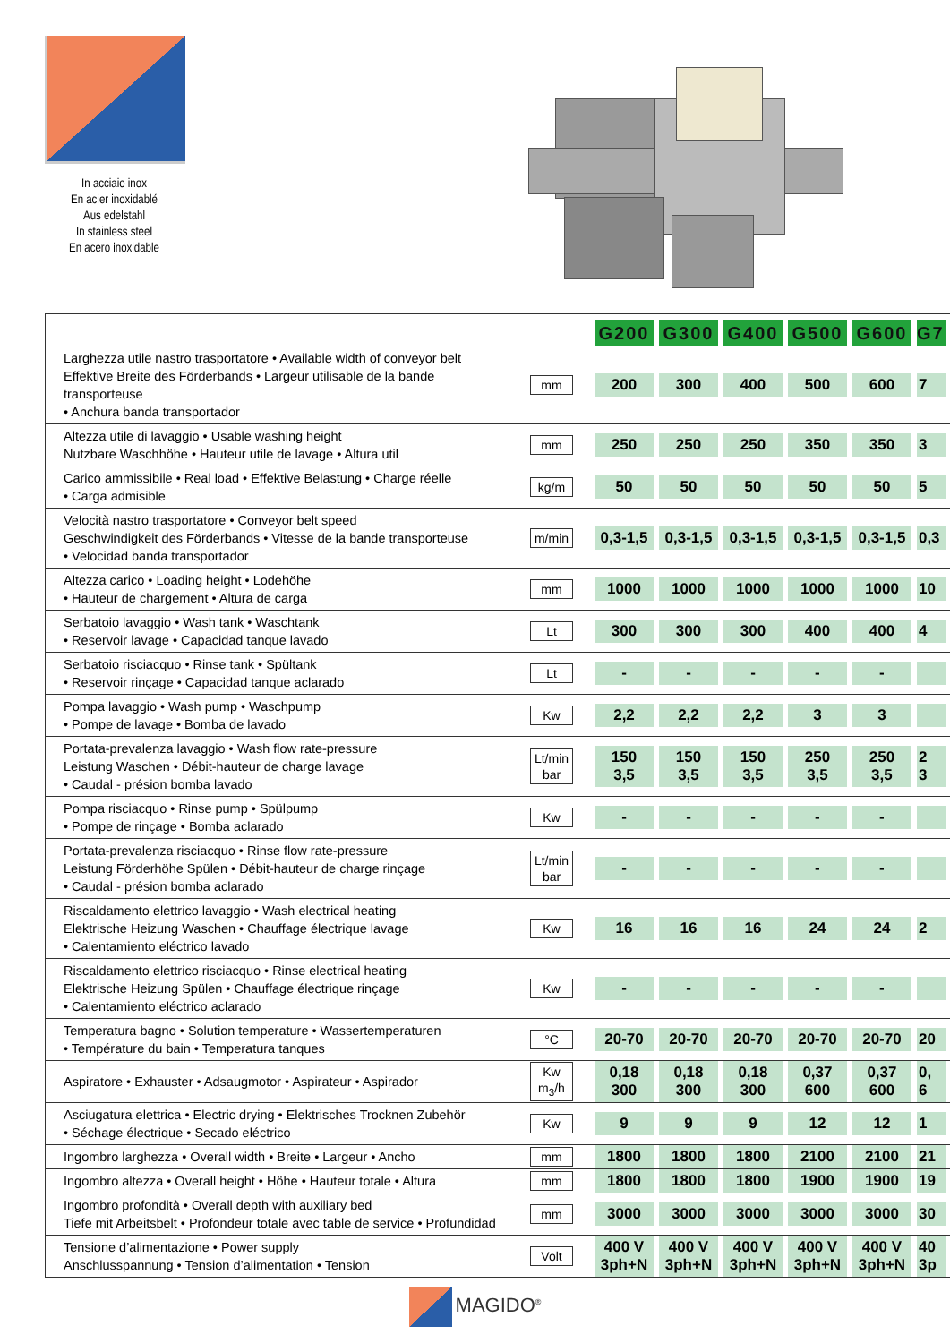In acciaio inox
En acier inoxidablé
Aus edelstahl
In stainless steel
En acero inoxidable
| | | G200 | G300 | G400 | G500 | G600 | G7 |
| Larghezza utile nastro trasportatore • Available width of conveyor belt Effektive Breite des Förderbands • Largeur utilisable de la bande transporteuse • Anchura banda transportador | mm | 200 | 300 | 400 | 500 | 600 | 7 |
| Altezza utile di lavaggio • Usable washing height Nutzbare Waschhöhe • Hauteur utile de lavage • Altura util | mm | 250 | 250 | 250 | 350 | 350 | 3 |
| Carico ammissibile • Real load • Effektive Belastung • Charge réelle • Carga admisible | kg/m | 50 | 50 | 50 | 50 | 50 | 5 |
| Velocità nastro trasportatore • Conveyor belt speed Geschwindigkeit des Förderbands • Vitesse de la bande transporteuse • Velocidad banda transportador | m/min | 0,3-1,5 | 0,3-1,5 | 0,3-1,5 | 0,3-1,5 | 0,3-1,5 | 0,3 |
| Altezza carico • Loading height • Lodehöhe • Hauteur de chargement • Altura de carga | mm | 1000 | 1000 | 1000 | 1000 | 1000 | 10 |
| Serbatoio lavaggio • Wash tank • Waschtank • Reservoir lavage • Capacidad tanque lavado | Lt | 300 | 300 | 300 | 400 | 400 | 4 |
| Serbatoio risciacquo • Rinse tank • Spültank • Reservoir rinçage • Capacidad tanque aclarado | Lt | - | - | - | - | - | |
| Pompa lavaggio • Wash pump • Waschpump • Pompe de lavage • Bomba de lavado | Kw | 2,2 | 2,2 | 2,2 | 3 | 3 | |
| Portata-prevalenza lavaggio • Wash flow rate-pressure Leistung Waschen • Débit-hauteur de charge lavage • Caudal - présion bomba lavado | Lt/min bar | 150 3,5 | 150 3,5 | 150 3,5 | 250 3,5 | 250 3,5 | 2 3 |
| Pompa risciacquo • Rinse pump • Spülpump • Pompe de rinçage • Bomba aclarado | Kw | - | - | - | - | - | |
| Portata-prevalenza risciacquo • Rinse flow rate-pressure Leistung Förderhöhe Spülen • Débit-hauteur de charge rinçage • Caudal - présion bomba aclarado | Lt/min bar | - | - | - | - | - | |
| Riscaldamento elettrico lavaggio • Wash electrical heating Elektrische Heizung Waschen • Chauffage électrique lavage • Calentamiento eléctrico lavado | Kw | 16 | 16 | 16 | 24 | 24 | 2 |
| Riscaldamento elettrico risciacquo • Rinse electrical heating Elektrische Heizung Spülen • Chauffage électrique rinçage • Calentamiento eléctrico aclarado | Kw | - | - | - | - | - | |
| Temperatura bagno • Solution temperature • Wassertemperaturen • Température du bain • Temperatura tanques | °C | 20-70 | 20-70 | 20-70 | 20-70 | 20-70 | 20 |
| Aspiratore • Exhauster • Adsaugmotor • Aspirateur • Aspirador | Kw m<sub>3</sub>/h | 0,18 300 | 0,18 300 | 0,18 300 | 0,37 600 | 0,37 600 | 0, 6 |
| Asciugatura elettrica • Electric drying • Elektrisches Trocknen Zubehör • Séchage électrique • Secado eléctrico | Kw | 9 | 9 | 9 | 12 | 12 | 1 |
| Ingombro larghezza • Overall width • Breite • Largeur • Ancho | mm | 1800 | 1800 | 1800 | 2100 | 2100 | 21 |
| Ingombro altezza • Overall height • Höhe • Hauteur totale • Altura | mm | 1800 | 1800 | 1800 | 1900 | 1900 | 19 |
| Ingombro profondità • Overall depth with auxiliary bed Tiefe mit Arbeitsbelt • Profondeur totale avec table de service • Profundidad | mm | 3000 | 3000 | 3000 | 3000 | 3000 | 30 |
| Tensione d’alimentazione • Power supply Anschlusspannung • Tension d’alimentation • Tension | Volt | 400 V 3ph+N | 400 V 3ph+N | 400 V 3ph+N | 400 V 3ph+N | 400 V 3ph+N | 40 3p |
MAGIDO<sup>®</sup>